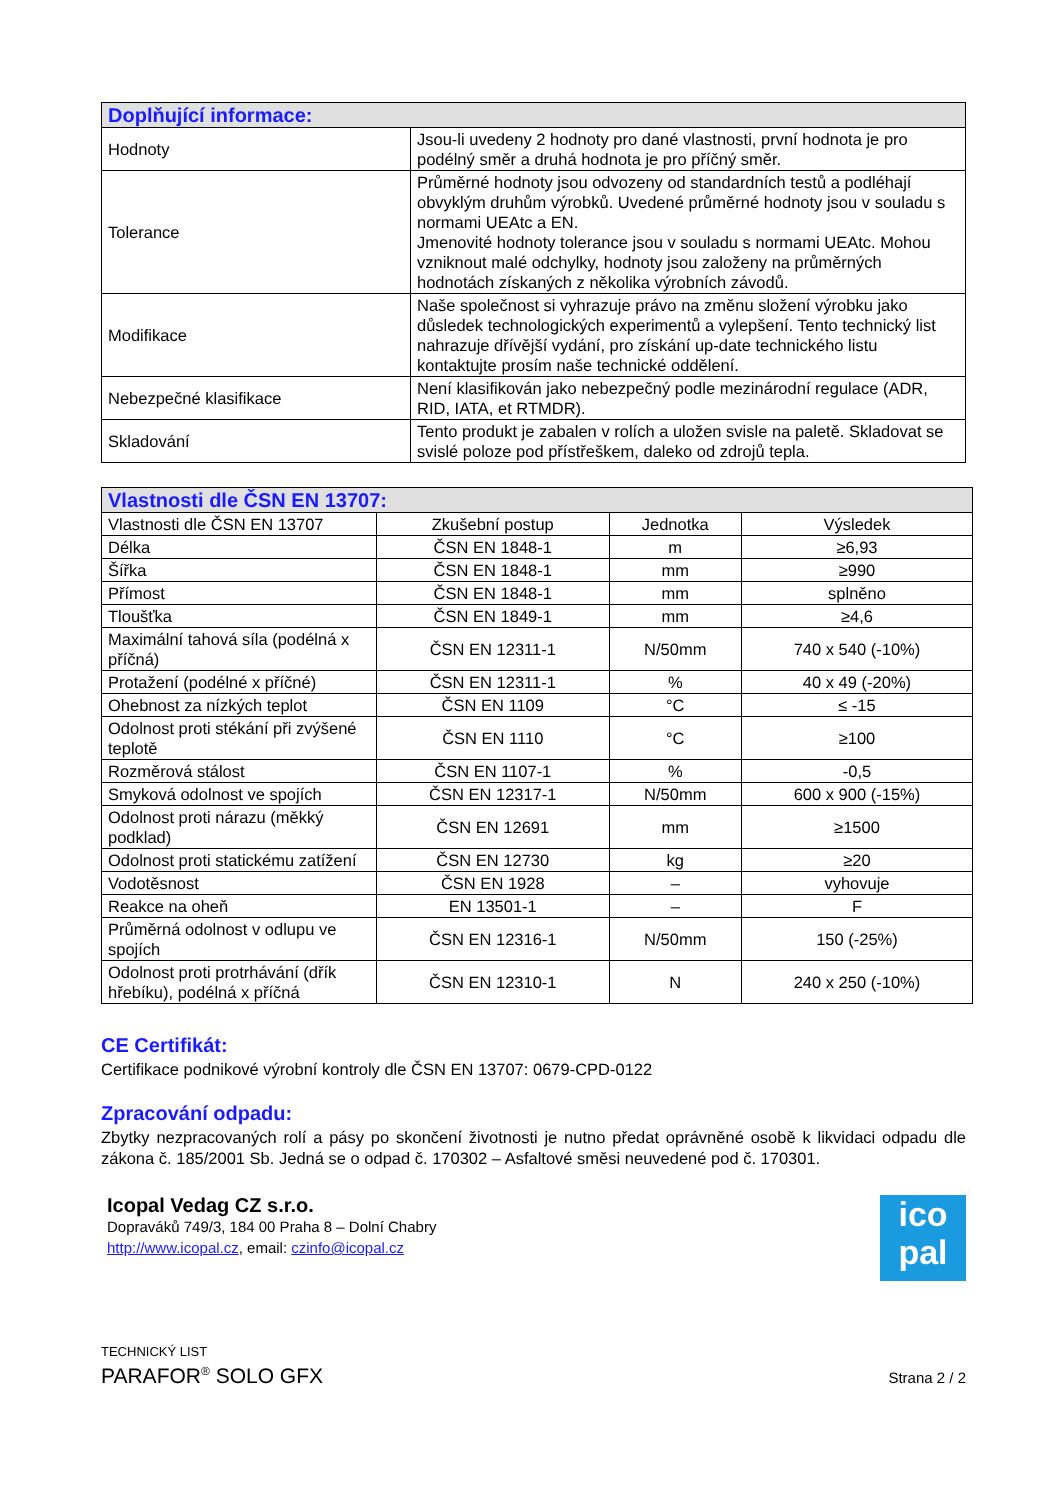| Doplňující informace: | |
| --- | --- |
| Hodnoty | Jsou-li uvedeny 2 hodnoty pro dané vlastnosti, první hodnota je pro podélný směr a druhá hodnota je pro příčný směr. |
| Tolerance | Průměrné hodnoty jsou odvozeny od standardních testů a podléhají obvyklým druhům výrobků. Uvedené průměrné hodnoty jsou v souladu s normami UEAtc a EN. Jmenovité hodnoty tolerance jsou v souladu s normami UEAtc. Mohou vzniknout malé odchylky, hodnoty jsou založeny na průměrných hodnotách získaných z několika výrobních závodů. |
| Modifikace | Naše společnost si vyhrazuje právo na změnu složení výrobku jako důsledek technologických experimentů a vylepšení. Tento technický list nahrazuje dřívější vydání, pro získání up-date technického listu kontaktujte prosím naše technické oddělení. |
| Nebezpečné klasifikace | Není klasifikován jako nebezpečný podle mezinárodní regulace (ADR, RID, IATA, et RTMDR). |
| Skladování | Tento produkt je zabalen v rolích a uložen svisle na paletě. Skladovat se svislé poloze pod přístřeškem, daleko od zdrojů tepla. |
| Vlastnosti dle ČSN EN 13707: | | | |
| --- | --- | --- | --- |
| Vlastnosti dle ČSN EN 13707 | Zkušební postup | Jednotka | Výsledek |
| Délka | ČSN EN 1848-1 | m | ≥6,93 |
| Šířka | ČSN EN 1848-1 | mm | ≥990 |
| Přímost | ČSN EN 1848-1 | mm | splněno |
| Tloušťka | ČSN EN 1849-1 | mm | ≥4,6 |
| Maximální tahová síla (podélná x příčná) | ČSN EN 12311-1 | N/50mm | 740 x 540 (-10%) |
| Protažení (podélné x příčné) | ČSN EN 12311-1 | % | 40 x 49 (-20%) |
| Ohebnost za nízkých teplot | ČSN EN 1109 | °C | ≤ -15 |
| Odolnost proti stékání při zvýšené teplotě | ČSN EN 1110 | °C | ≥100 |
| Rozměrová stálost | ČSN EN 1107-1 | % | -0,5 |
| Smyková odolnost ve spojích | ČSN EN 12317-1 | N/50mm | 600 x 900 (-15%) |
| Odolnost proti nárazu (měkký podklad) | ČSN EN 12691 | mm | ≥1500 |
| Odolnost proti statickému zatížení | ČSN EN 12730 | kg | ≥20 |
| Vodotěsnost | ČSN EN 1928 | – | vyhovuje |
| Reakce na oheň | EN 13501-1 | – | F |
| Průměrná odolnost v odlupu ve spojích | ČSN EN 12316-1 | N/50mm | 150 (-25%) |
| Odolnost proti protrhávání (dřík hřebíku), podélná x příčná | ČSN EN 12310-1 | N | 240 x 250 (-10%) |
CE Certifikát:
Certifikace podnikové výrobní kontroly dle ČSN EN 13707: 0679-CPD-0122
Zpracování odpadu:
Zbytky nezpracovaných rolí a pásy po skončení životnosti je nutno předat oprávněné osobě k likvidaci odpadu dle zákona č. 185/2001 Sb. Jedná se o odpad č. 170302 – Asfaltové směsi neuvedené pod č. 170301.
Icopal Vedag CZ s.r.o.
Dopraváků 749/3, 184 00 Praha 8 – Dolní Chabry
http://www.icopal.cz, email: czinfo@icopal.cz
ico
pal
TECHNICKÝ LIST
PARAFOR<sup>®</sup> SOLO GFX
Strana 2 / 2